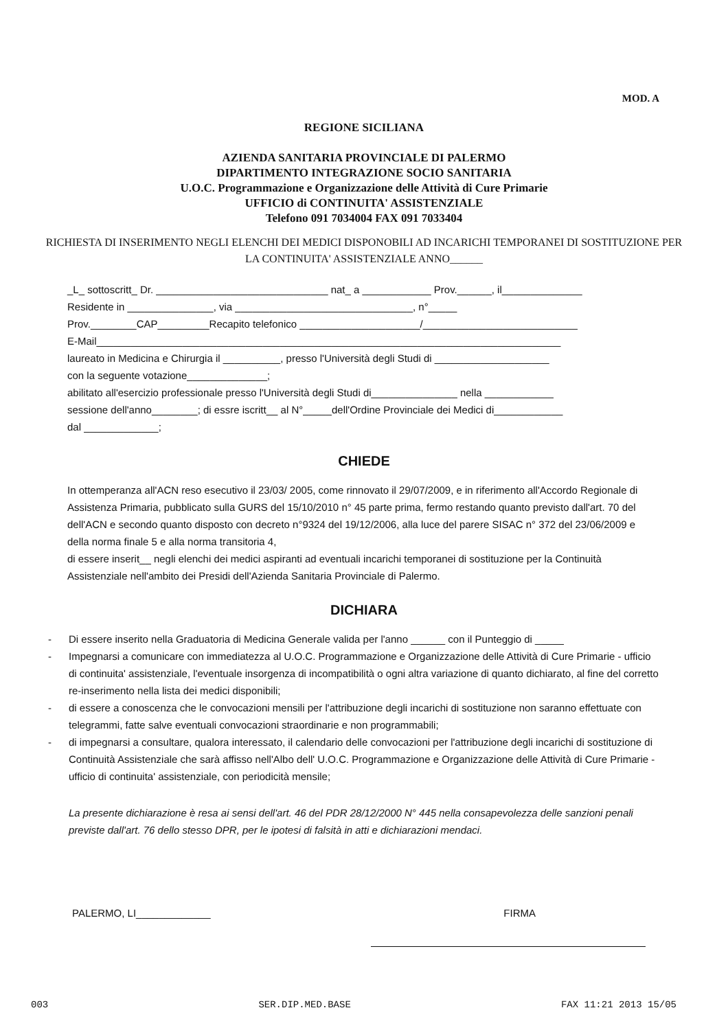MOD. A
REGIONE SICILIANA
AZIENDA SANITARIA PROVINCIALE DI PALERMO
DIPARTIMENTO INTEGRAZIONE SOCIO SANITARIA
U.O.C. Programmazione e Organizzazione delle Attività di Cure Primarie
UFFICIO di CONTINUITA' ASSISTENZIALE
Telefono 091 7034004 FAX 091 7033404
RICHIESTA DI INSERIMENTO NEGLI ELENCHI DEI MEDICI DISPONOBILI AD INCARICHI TEMPORANEI DI SOSTITUZIONE PER LA CONTINUITA' ASSISTENZIALE ANNO______
_L_ sottoscritt_ Dr. ______________________________ nat_ a ____________ Prov.______, il______________
Residente in _______________, via _______________________________, n°_____
Prov.________CAP_________Recapito telefonico _____________________/___________________________
E-Mail_________________________________________________________________________________
laureato in Medicina e Chirurgia il __________, presso l'Università degli Studi di ____________________
con la seguente votazione______________;
abilitato all'esercizio professionale presso l'Università degli Studi di_______________ nella ____________
sessione dell'anno________; di essre iscritt__ al N°_____dell'Ordine Provinciale dei Medici di____________
dal _____________;
CHIEDE
In ottemperanza all'ACN reso esecutivo il 23/03/ 2005, come rinnovato il 29/07/2009, e in riferimento all'Accordo Regionale di Assistenza Primaria, pubblicato sulla GURS del 15/10/2010 n° 45 parte prima, fermo restando quanto previsto dall'art. 70 del dell'ACN e secondo quanto disposto con decreto n°9324 del 19/12/2006, alla luce del parere SISAC n° 372 del 23/06/2009 e della norma finale 5 e alla norma transitoria 4,
di essere inserit__ negli elenchi dei medici aspiranti ad eventuali incarichi temporanei di sostituzione per la Continuità Assistenziale nell'ambito dei Presidi dell'Azienda Sanitaria Provinciale di Palermo.
DICHIARA
- Di essere inserito nella Graduatoria di Medicina Generale valida per l'anno ______ con il Punteggio di _____
- Impegnarsi a comunicare con immediatezza al U.O.C. Programmazione e Organizzazione delle Attività di Cure Primarie - ufficio di continuita' assistenziale, l'eventuale insorgenza di incompatibilità o ogni altra variazione di quanto dichiarato, al fine del corretto re-inserimento nella lista dei medici disponibili;
- di essere a conoscenza che le convocazioni mensili per l'attribuzione degli incarichi di sostituzione non saranno effettuate con telegrammi, fatte salve eventuali convocazioni straordinarie e non programmabili;
- di impegnarsi a consultare, qualora interessato, il calendario delle convocazioni per l'attribuzione degli incarichi di sostituzione di Continuità Assistenziale che sarà affisso nell'Albo dell' U.O.C. Programmazione e Organizzazione delle Attività di Cure Primarie - ufficio di continuita' assistenziale, con periodicità mensile;
La presente dichiarazione è resa ai sensi dell'art. 46 del PDR 28/12/2000 N° 445 nella consapevolezza delle sanzioni penali previste dall'art. 76 dello stesso DPR, per le ipotesi di falsità in atti e dichiarazioni mendaci.
PALERMO, LI_____________ FIRMA
003 SER.DIP.MED.BASE FAX 11:21 2013 15/05